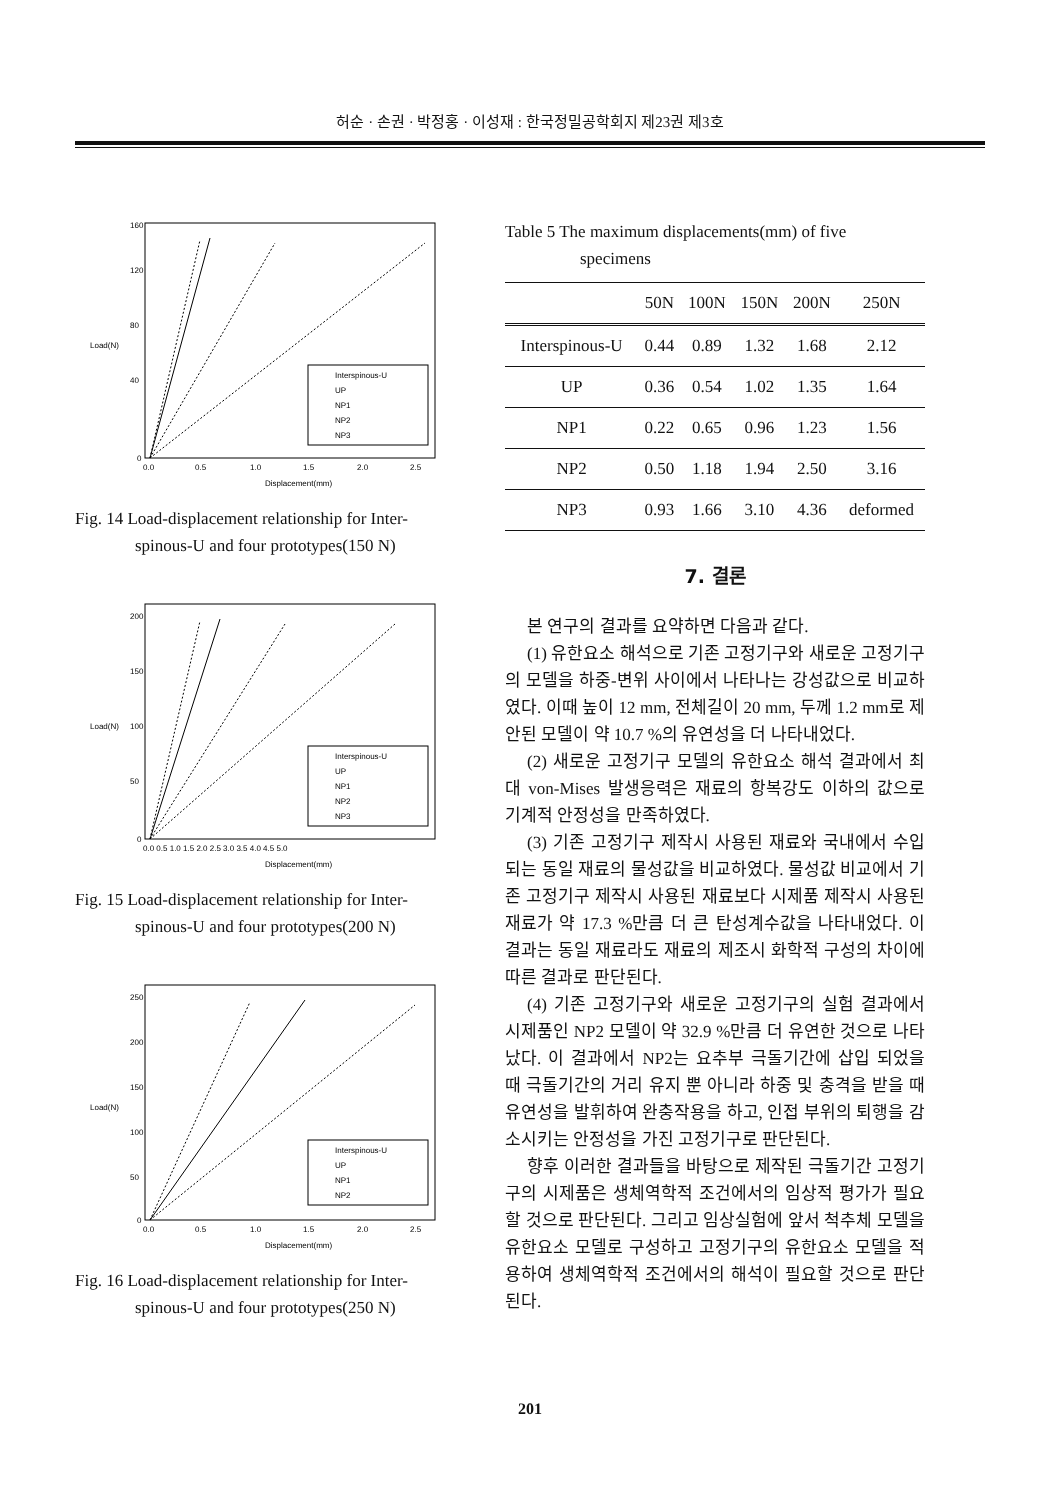허순 · 손권 · 박정홍 · 이성재 : 한국정밀공학회지 제23권 제3호
Interspinous-U
UP
NP1
NP2
NP3
160
120
80
40
0
0.0
0.5
1.0
1.5
2.0
2.5
Displacement(mm)
Load(N)
Fig. 14 Load-displacement relationship for Inter-
spinous-U and four prototypes(150 N)
Interspinous-U
UP
NP1
NP2
NP3
200
150
100
50
0
0.0 0.5 1.0 1.5 2.0 2.5 3.0 3.5 4.0 4.5 5.0
Displacement(mm)
Load(N)
Fig. 15 Load-displacement relationship for Inter-
spinous-U and four prototypes(200 N)
Interspinous-U
UP
NP1
NP2
250
200
150
100
50
0
0.0
0.5
1.0
1.5
2.0
2.5
Displacement(mm)
Load(N)
Fig. 16 Load-displacement relationship for Inter-
spinous-U and four prototypes(250 N)
Table 5 The maximum displacements(mm) of five
specimens
| | 50N | 100N | 150N | 200N | 250N |
| --- | --- | --- | --- | --- | --- |
| Interspinous-U | 0.44 | 0.89 | 1.32 | 1.68 | 2.12 |
| UP | 0.36 | 0.54 | 1.02 | 1.35 | 1.64 |
| NP1 | 0.22 | 0.65 | 0.96 | 1.23 | 1.56 |
| NP2 | 0.50 | 1.18 | 1.94 | 2.50 | 3.16 |
| NP3 | 0.93 | 1.66 | 3.10 | 4.36 | deformed |
7. 결론
본 연구의 결과를 요약하면 다음과 같다.
(1) 유한요소 해석으로 기존 고정기구와 새로운 고정기구의 모델을 하중-변위 사이에서 나타나는 강성값으로 비교하였다. 이때 높이 12 mm, 전체길이 20 mm, 두께 1.2 mm로 제안된 모델이 약 10.7 %의 유연성을 더 나타내었다.
(2) 새로운 고정기구 모델의 유한요소 해석 결과에서 최대 von-Mises 발생응력은 재료의 항복강도 이하의 값으로 기계적 안정성을 만족하였다.
(3) 기존 고정기구 제작시 사용된 재료와 국내에서 수입되는 동일 재료의 물성값을 비교하였다. 물성값 비교에서 기존 고정기구 제작시 사용된 재료보다 시제품 제작시 사용된 재료가 약 17.3 %만큼 더 큰 탄성계수값을 나타내었다. 이 결과는 동일 재료라도 재료의 제조시 화학적 구성의 차이에 따른 결과로 판단된다.
(4) 기존 고정기구와 새로운 고정기구의 실험 결과에서 시제품인 NP2 모델이 약 32.9 %만큼 더 유연한 것으로 나타났다. 이 결과에서 NP2는 요추부 극돌기간에 삽입 되었을 때 극돌기간의 거리 유지 뿐 아니라 하중 및 충격을 받을 때 유연성을 발휘하여 완충작용을 하고, 인접 부위의 퇴행을 감소시키는 안정성을 가진 고정기구로 판단된다.
향후 이러한 결과들을 바탕으로 제작된 극돌기간 고정기구의 시제품은 생체역학적 조건에서의 임상적 평가가 필요할 것으로 판단된다. 그리고 임상실험에 앞서 척추체 모델을 유한요소 모델로 구성하고 고정기구의 유한요소 모델을 적용하여 생체역학적 조건에서의 해석이 필요할 것으로 판단된다.
201